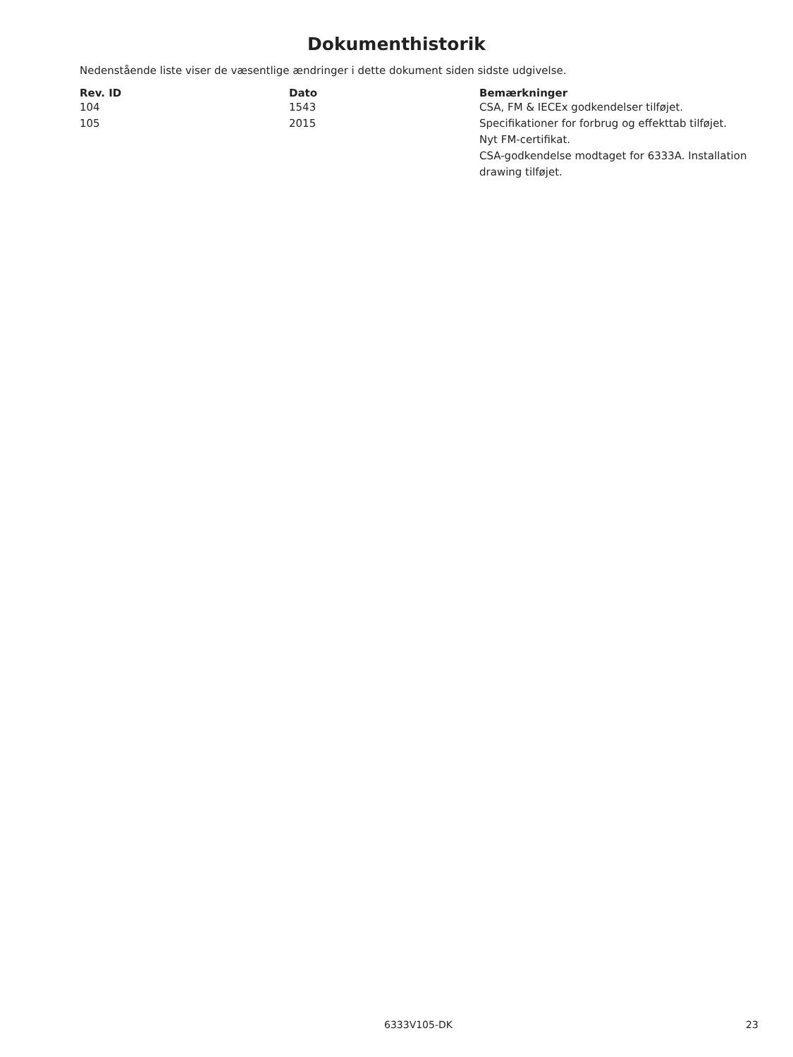Dokumenthistorik
Nedenstående liste viser de væsentlige ændringer i dette dokument siden sidste udgivelse.
| Rev. ID | Dato | Bemærkninger |
| --- | --- | --- |
| 104 | 1543 | CSA, FM & IECEx godkendelser tilføjet. |
| 105 | 2015 | Specifikationer for forbrug og effekttab tilføjet. Nyt FM-certifikat. CSA-godkendelse modtaget for 6333A. Installation drawing tilføjet. |
6333V105-DK 23